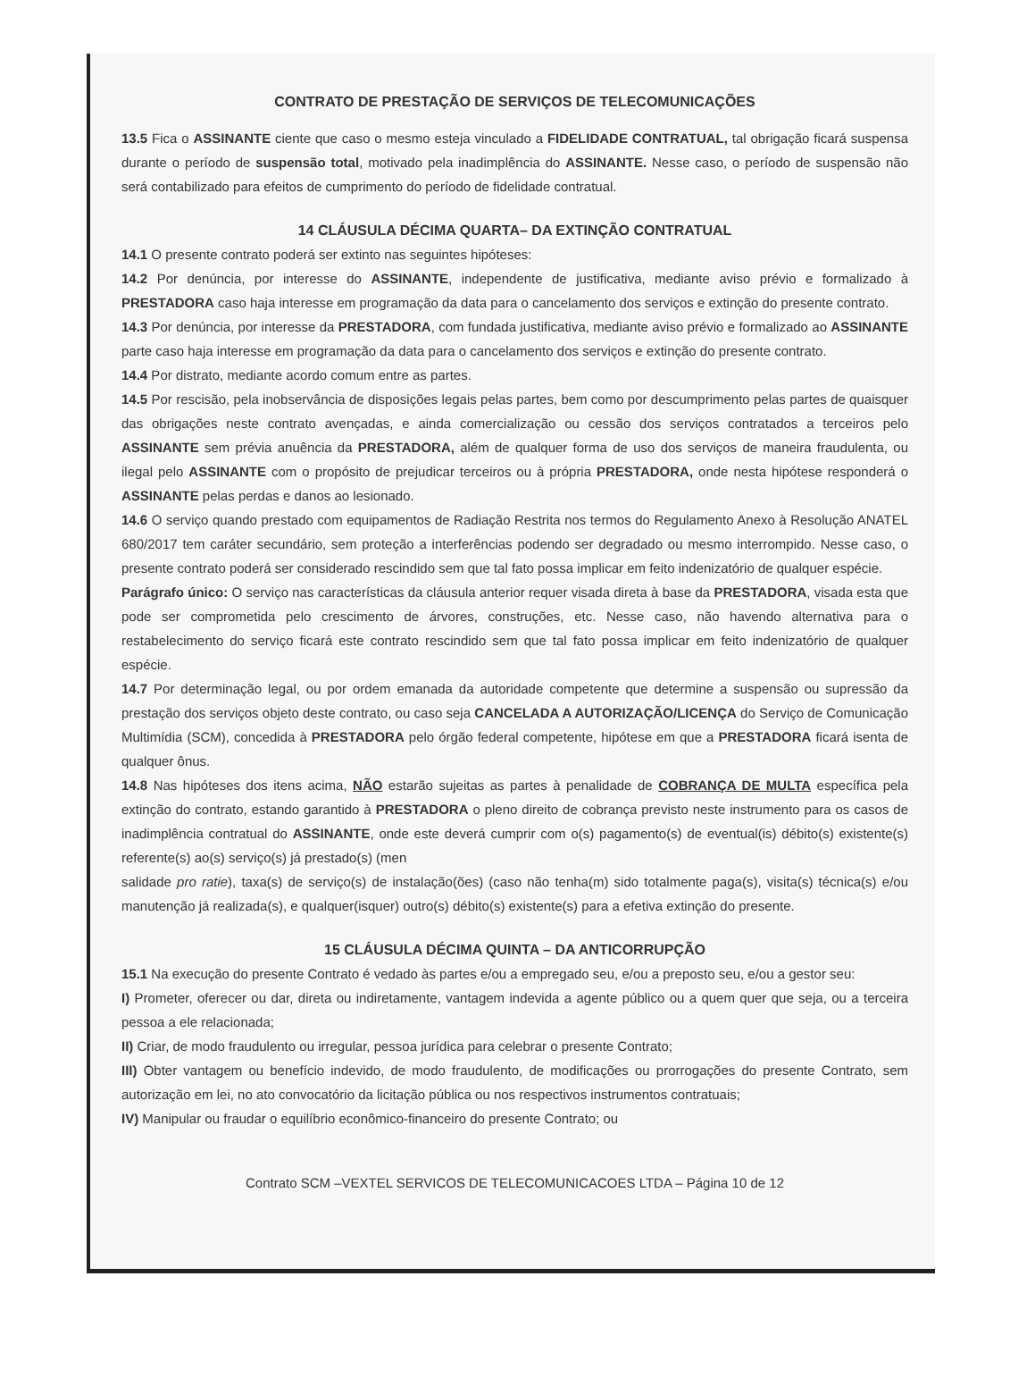CONTRATO DE PRESTAÇÃO DE SERVIÇOS DE TELECOMUNICAÇÕES
13.5 Fica o ASSINANTE ciente que caso o mesmo esteja vinculado a FIDELIDADE CONTRATUAL, tal obrigação ficará suspensa durante o período de suspensão total, motivado pela inadimplência do ASSINANTE. Nesse caso, o período de suspensão não será contabilizado para efeitos de cumprimento do período de fidelidade contratual.
14 CLÁUSULA DÉCIMA QUARTA– DA EXTINÇÃO CONTRATUAL
14.1 O presente contrato poderá ser extinto nas seguintes hipóteses:
14.2 Por denúncia, por interesse do ASSINANTE, independente de justificativa, mediante aviso prévio e formalizado à PRESTADORA caso haja interesse em programação da data para o cancelamento dos serviços e extinção do presente contrato.
14.3 Por denúncia, por interesse da PRESTADORA, com fundada justificativa, mediante aviso prévio e formalizado ao ASSINANTE parte caso haja interesse em programação da data para o cancelamento dos serviços e extinção do presente contrato.
14.4 Por distrato, mediante acordo comum entre as partes.
14.5 Por rescisão, pela inobservância de disposições legais pelas partes, bem como por descumprimento pelas partes de quaisquer das obrigações neste contrato avençadas, e ainda comercialização ou cessão dos serviços contratados a terceiros pelo ASSINANTE sem prévia anuência da PRESTADORA, além de qualquer forma de uso dos serviços de maneira fraudulenta, ou ilegal pelo ASSINANTE com o propósito de prejudicar terceiros ou à própria PRESTADORA, onde nesta hipótese responderá o ASSINANTE pelas perdas e danos ao lesionado.
14.6 O serviço quando prestado com equipamentos de Radiação Restrita nos termos do Regulamento Anexo à Resolução ANATEL 680/2017 tem caráter secundário, sem proteção a interferências podendo ser degradado ou mesmo interrompido. Nesse caso, o presente contrato poderá ser considerado rescindido sem que tal fato possa implicar em feito indenizatório de qualquer espécie.
Parágrafo único: O serviço nas características da cláusula anterior requer visada direta à base da PRESTADORA, visada esta que pode ser comprometida pelo crescimento de árvores, construções, etc. Nesse caso, não havendo alternativa para o restabelecimento do serviço ficará este contrato rescindido sem que tal fato possa implicar em feito indenizatório de qualquer espécie.
14.7 Por determinação legal, ou por ordem emanada da autoridade competente que determine a suspensão ou supressão da prestação dos serviços objeto deste contrato, ou caso seja CANCELADA A AUTORIZAÇÃO/LICENÇA do Serviço de Comunicação Multimídia (SCM), concedida à PRESTADORA pelo órgão federal competente, hipótese em que a PRESTADORA ficará isenta de qualquer ônus.
14.8 Nas hipóteses dos itens acima, NÃO estarão sujeitas as partes à penalidade de COBRANÇA DE MULTA específica pela extinção do contrato, estando garantido à PRESTADORA o pleno direito de cobrança previsto neste instrumento para os casos de inadimplência contratual do ASSINANTE, onde este deverá cumprir com o(s) pagamento(s) de eventual(is) débito(s) existente(s) referente(s) ao(s) serviço(s) já prestado(s) (men
salidade pro ratie), taxa(s) de serviço(s) de instalação(ões) (caso não tenha(m) sido totalmente paga(s), visita(s) técnica(s) e/ou manutenção já realizada(s), e qualquer(isquer) outro(s) débito(s) existente(s) para a efetiva extinção do presente.
15 CLÁUSULA DÉCIMA QUINTA – DA ANTICORRUPÇÃO
15.1 Na execução do presente Contrato é vedado às partes e/ou a empregado seu, e/ou a preposto seu, e/ou a gestor seu:
I) Prometer, oferecer ou dar, direta ou indiretamente, vantagem indevida a agente público ou a quem quer que seja, ou a terceira pessoa a ele relacionada;
II) Criar, de modo fraudulento ou irregular, pessoa jurídica para celebrar o presente Contrato;
III) Obter vantagem ou benefício indevido, de modo fraudulento, de modificações ou prorrogações do presente Contrato, sem autorização em lei, no ato convocatório da licitação pública ou nos respectivos instrumentos contratuais;
IV) Manipular ou fraudar o equilíbrio econômico-financeiro do presente Contrato; ou
Contrato SCM –VEXTEL SERVICOS DE TELECOMUNICACOES LTDA – Página 10 de 12